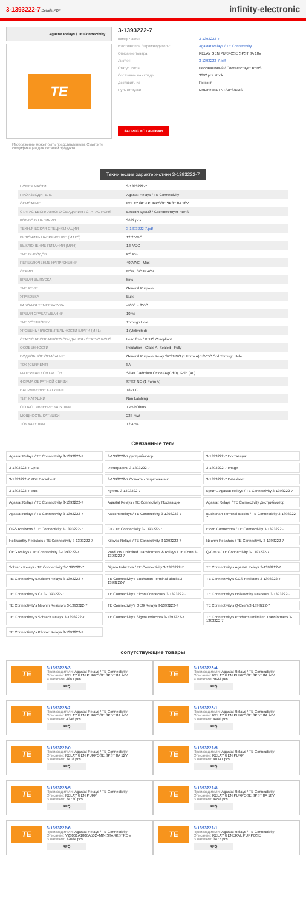3-1393222-7 Details PDF
infinity-electronic
Agastat Relays / TE Connectivity
TE
Изображение может быть представлением. Смотрите спецификации для деталей продукта.
3-1393222-7
номер части: 3-1393222-7
Изготовитель / Производитель: Agastat Relays / TE Connectivity
Описание товара RELAY GEN PURPOSE SPST 8A 18V
Листки: 3-1393222-7.pdf
Статус RoHs Бессвинцовый / Соответствует RoHS
Состояние на складе 3692 pcs stock
Доставить из Гонконг
Путь отгрузки DHL/Fedex/TNT/UPS/EMS
ЗАПРОС КОТИРОВКИ
Технические характеристики 3-1393222-7
| НОМЕР ЧАСТИ | 3-1393222-7 |
| ПРОИЗВОДИТЕЛЬ | Agastat Relays / TE Connectivity |
| ОПИСАНИЕ | RELAY GEN PURPOSE SPST 8A 18V |
| СТАТУС БЕСПЛАТНОГО СВИДАНИЯ / СТАТУС ROHS | Бессвинцовый / Соответствует RoHS |
| КОЛ-ВО В НАЛИЧИИ | 3692 pcs |
| ТЕХНИЧЕСКАЯ СПЕЦИФИКАЦИЯ | 3-1393222-7.pdf |
| ВКЛЮЧИТЬ НАПРЯЖЕНИЕ (МАКС) | 12.2 VDC |
| ВЫКЛЮЧЕНИЕ ПИТАНИЯ (МИН) | 1.8 VDC |
| ТИП ВЫВОДОВ | PC Pin |
| ПЕРЕКЛЮЧЕНИЕ НАПРЯЖЕНИЯ | 400VAC - Max |
| СЕРИИ | MSR, SCHRACK |
| ВРЕМЯ ВЫПУСКА | 5ms |
| ТИП РЕЛЕ | General Purpose |
| УПАКОВКА | Bulk |
| РАБОЧАЯ ТЕМПЕРАТУРА | -40°C ~ 85°C |
| ВРЕМЯ СРАБАТЫВАНИЯ | 10ms |
| ТИП УСТАНОВКИ | Through Hole |
| УРОВЕНЬ ЧУВСТВИТЕЛЬНОСТИ ВЛАГИ (MSL) | 1 (Unlimited) |
| СТАТУС БЕСПЛАТНОГО СВИДАНИЯ / СТАТУС ROHS | Lead free / RoHS Compliant |
| ОСОБЕННОСТИ | Insulation - Class A, Sealed - Fully |
| ПОДРОБНОЕ ОПИСАНИЕ | General Purpose Relay SPST-NO (1 Form A) 18VDC Coil Through Hole |
| ТОК (CURRENT) | 8A |
| МАТЕРИАЛ КОНТАКТОВ | Silver Cadmium Oxide (AgCdO), Gold (Au) |
| ФОРМА ОБРАТНОЙ СВЯЗИ | SPST-NO (1 Form A) |
| НАПРЯЖЕНИЕ КАТУШКИ | 18VDC |
| ТИП КАТУШКИ | Non Latching |
| СОПРОТИВЛЕНИЕ КАТУШКИ | 1.45 kOhms |
| МОЩНОСТЬ КАТУШКИ | 223 mW |
| ТОК КАТУШКИ | 12.4mA |
Связанные теги
Agastat Relays / TE Connectivity 3-1393222-7
3-1393222-7 дистрибьютор
3-1393222-7 Поставщик
3-1393222-7 Цена
Фотографии 3-1393222-7
3-1393222-7 Image
3-1393222-7 PDF Datasheet
3-1393222-7 Скачать спецификацию
3-1393222-7 Datasheet
3-1393222-7 сток
Купить 3-1393222-7
Купить Agastat Relays / TE Connectivity 3-1393222-7
Agastat Relays / TE Connectivity 3-1393222-7
Agastat Relays / TE Connectivity Поставщик
Agastat Relays / TE Connectivity Дистрибьютор
Agastat Relays / TE Connectivity 3-1393222-7
Axicom Relays / TE Connectivity 3-1393222-7
Buchanan Terminal Blocks / TE Connectivity 3-1393222-7
CGS Resistors / TE Connectivity 3-1393222-7
CII / TE Connectivity 3-1393222-7
Elcon Connectors / TE Connectivity 3-1393222-7
Holsworthy Resistors / TE Connectivity 3-1393222-7
Kilovac Relays / TE Connectivity 3-1393222-7
Neohm Resistors / TE Connectivity 3-1393222-7
OEG Relays / TE Connectivity 3-1393222-7
Products Unlimited Transformers & Relays / TE Conn 3-1393222-7
Q-Cee's / TE Connectivity 3-1393222-7
Schrack Relays / TE Connectivity 3-1393222-7
Sigma Inductors / TE Connectivity 3-1393222-7
TE Connectivity's Agastat Relays 3-1393222-7
TE Connectivity's Axicom Relays 3-1393222-7
TE Connectivity's Buchanan Terminal Blocks 3-1393222-7
TE Connectivity's CGS Resistors 3-1393222-7
TE Connectivity's CII 3-1393222-7
TE Connectivity's Elcon Connectors 3-1393222-7
TE Connectivity's Holsworthy Resistors 3-1393222-7
TE Connectivity's Neohm Resistors 3-1393222-7
TE Connectivity's OEG Relays 3-1393222-7
TE Connectivity's Q-Cee's 3-1393222-7
TE Connectivity's Schrack Relays 3-1393222-7
TE Connectivity's Sigma Inductors 3-1393222-7
TE Connectivity's Products Unlimited Transformers 3-1393222-7
TE Connectivity's Kilovac Relays 3-1393222-7
сопутствующие товары
TE
3-1393223-3
Производители: Agastat Relays / TE Connectivity
Описание: RELAY GEN PURPOSE SPDT 8A 24V
В наличии: 2854 pcs
RFQ
TE
3-1393223-4
Производители: Agastat Relays / TE Connectivity
Описание: RELAY GEN PURPOSE SPDT 8A 24V
В наличии: 4522 pcs
RFQ
TE
3-1393223-2
Производители: Agastat Relays / TE Connectivity
Описание: RELAY GEN PURPOSE SPDT 8A 24V
В наличии: 4346 pcs
RFQ
TE
3-1393223-1
Производители: Agastat Relays / TE Connectivity
Описание: RELAY GEN PURPOSE SPDT 8A 24V
В наличии: 4460 pcs
RFQ
TE
3-1393222-0
Производители: Agastat Relays / TE Connectivity
Описание: RELAY GEN PURPOSE SPST 8A 12V
В наличии: 3418 pcs
RFQ
TE
3-1393222-5
Производители: Agastat Relays / TE Connectivity
Описание: RELAY GEN PURP
В наличии: 40341 pcs
RFQ
TE
3-1393223-5
Производители: Agastat Relays / TE Connectivity
Описание: RELAY GEN PURP
В наличии: 24720 pcs
RFQ
TE
3-1393222-8
Производители: Agastat Relays / TE Connectivity
Описание: RELAY GEN PURPOSE SPST 8A 18V
В наличии: 4458 pcs
RFQ
TE
3-1393222-6
Производители: Agastat Relays / TE Connectivity
Описание: V23061A1006A502=MINISTARKSTROM
В наличии: 32084 pcs
RFQ
TE
3-1393222-1
Производители: Agastat Relays / TE Connectivity
Описание: RELAY GENERAL PURPOSE
В наличии: 3477 pcs
RFQ